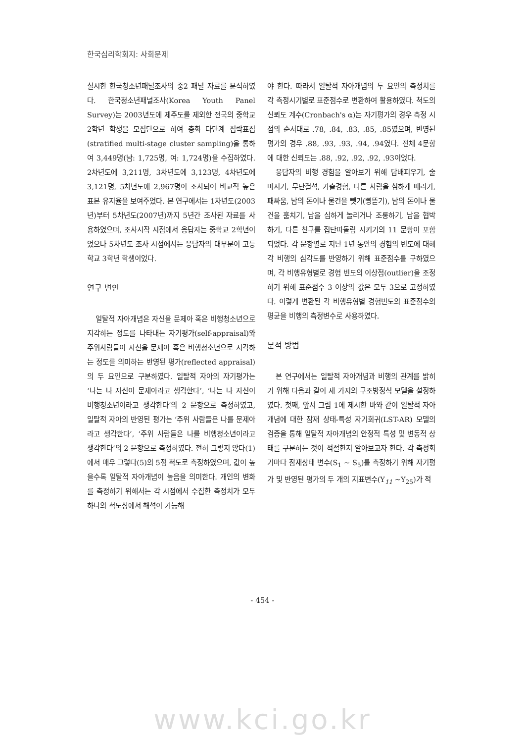한국심리학회지: 사회문제
실시한 한국청소년패널조사의 중2 패널 자료를 분석하였다. 한국청소년패널조사(Korea Youth Panel Survey)는 2003년도에 제주도를 제외한 전국의 중학교 2학년 학생을 모집단으로 하여 층화 다단계 집락표집(stratified multi-stage cluster sampling)을 통하여 3,449명(남: 1,725명, 여: 1,724명)을 수집하였다. 2차년도에 3,211명, 3차년도에 3,123명, 4차년도에 3,121명, 5차년도에 2,967명이 조사되어 비교적 높은 표본 유지율을 보여주었다. 본 연구에서는 1차년도(2003년)부터 5차년도(2007년)까지 5년간 조사된 자료를 사용하였으며, 조사시작 시점에서 응답자는 중학교 2학년이었으나 5차년도 조사 시점에서는 응답자의 대부분이 고등학교 3학년 학생이었다.
연구 변인
일탈적 자아개념은 자신을 문제아 혹은 비행청소년으로 지각하는 정도를 나타내는 자기평가(self-appraisal)와 주위사람들이 자신을 문제아 혹은 비행청소년으로 지각하는 정도를 의미하는 반영된 평가(reflected appraisal)의 두 요인으로 구분하였다. 일탈적 자아의 자기평가는 ‘나는 나 자신이 문제아라고 생각한다’, ‘나는 나 자신이 비행청소년이라고 생각한다’의 2 문항으로 측정하였고, 일탈적 자아의 반영된 평가는 ‘주위 사람들은 나를 문제아라고 생각한다’, ‘주위 사람들은 나를 비행청소년이라고 생각한다’의 2 문항으로 측정하였다. 전혀 그렇지 않다(1)에서 매우 그렇다(5)의 5점 척도로 측정하였으며, 값이 높을수록 일탈적 자아개념이 높음을 의미한다. 개인의 변화를 측정하기 위해서는 각 시점에서 수집한 측정치가 모두 하나의 척도상에서 해석이 가능해
야 한다. 따라서 일탈적 자아개념의 두 요인의 측정치를 각 측정시기별로 표준점수로 변환하여 활용하였다. 척도의 신뢰도 계수(Cronbach's α)는 자기평가의 경우 측정 시점의 순서대로 .78, .84, .83, .85, .85였으며, 반영된 평가의 경우 .88, .93, .93, .94, .94였다. 전체 4문항에 대한 신뢰도는 .88, .92, .92, .92, .93이었다.
응답자의 비행 경험을 알아보기 위해 담배피우기, 술 마시기, 무단결석, 가출경험, 다른 사람을 심하게 때리기, 패싸움, 남의 돈이나 물건을 뺏기(삥뜯기), 남의 돈이나 물건을 훔치기, 남을 심하게 놀리거나 조롱하기, 남을 협박하기, 다른 친구를 집단따돌림 시키기의 11 문항이 포함되었다. 각 문항별로 지난 1년 동안의 경험의 빈도에 대해 각 비행의 심각도를 반영하기 위해 표준점수를 구하였으며, 각 비행유형별로 경험 빈도의 이상점(outlier)을 조정하기 위해 표준점수 3 이상의 값은 모두 3으로 고정하였다. 이렇게 변환된 각 비행유형별 경험빈도의 표준점수의 평균을 비행의 측정변수로 사용하였다.
분석 방법
본 연구에서는 일탈적 자아개념과 비행의 관계를 밝히기 위해 다음과 같이 세 가지의 구조방정식 모델을 설정하였다. 첫째, 앞서 그림 1에 제시한 바와 같이 일탈적 자아개념에 대한 잠재 상태-특성 자기회귀(LST-AR) 모델의 검증을 통해 일탈적 자아개념의 안정적 특성 및 변동적 상태를 구분하는 것이 적절한지 알아보고자 한다. 각 측정회기마다 잠재상태 변수(S<sub>1</sub> ~ S<sub>5</sub>)를 측정하기 위해 자기평가 및 반영된 평가의 두 개의 지표변수(Y<sub>11</sub> ~Y<sub>25</sub>)가 적
- 454 -
www.kci.go.kr